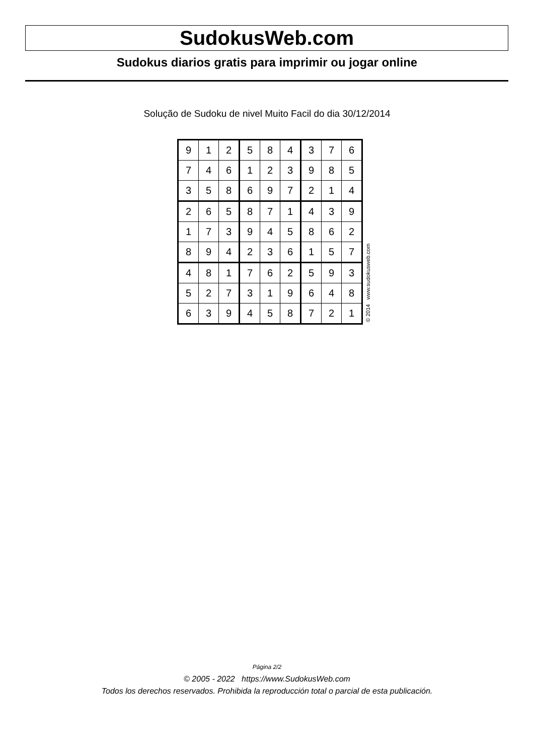SudokusWeb.com
Sudokus diarios gratis para imprimir ou jogar online
Solução de Sudoku de nivel Muito Facil do dia 30/12/2014
| 9 | 1 | 2 | 5 | 8 | 4 | 3 | 7 | 6 |
| 7 | 4 | 6 | 1 | 2 | 3 | 9 | 8 | 5 |
| 3 | 5 | 8 | 6 | 9 | 7 | 2 | 1 | 4 |
| 2 | 6 | 5 | 8 | 7 | 1 | 4 | 3 | 9 |
| 1 | 7 | 3 | 9 | 4 | 5 | 8 | 6 | 2 |
| 8 | 9 | 4 | 2 | 3 | 6 | 1 | 5 | 7 |
| 4 | 8 | 1 | 7 | 6 | 2 | 5 | 9 | 3 |
| 5 | 2 | 7 | 3 | 1 | 9 | 6 | 4 | 8 |
| 6 | 3 | 9 | 4 | 5 | 8 | 7 | 2 | 1 |
© 2014 www.sudokusweb.com
Página 2/2
© 2005 - 2022 https://www.SudokusWeb.com
Todos los derechos reservados. Prohibida la reproducción total o parcial de esta publicación.